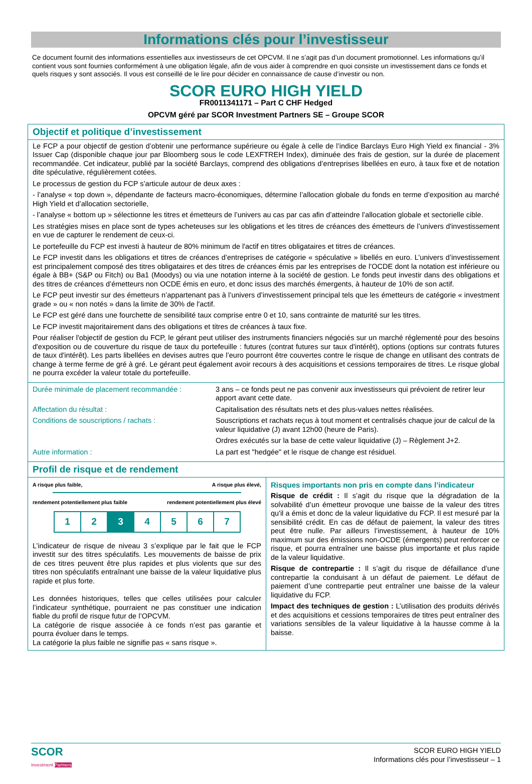Informations clés pour l’investisseur
Ce document fournit des informations essentielles aux investisseurs de cet OPCVM. Il ne s’agit pas d’un document promotionnel. Les informations qu’il contient vous sont fournies conformément à une obligation légale, afin de vous aider à comprendre en quoi consiste un investissement dans ce fonds et quels risques y sont associés. Il vous est conseillé de le lire pour décider en connaissance de cause d’investir ou non.
SCOR EURO HIGH YIELD
FR0011341171 – Part C CHF Hedged
OPCVM géré par SCOR Investment Partners SE – Groupe SCOR
Objectif et politique d’investissement
Le FCP a pour objectif de gestion d’obtenir une performance supérieure ou égale à celle de l’indice Barclays Euro High Yield ex financial - 3% Issuer Cap (disponible chaque jour par Bloomberg sous le code LEXFTREH Index), diminuée des frais de gestion, sur la durée de placement recommandée. Cet indicateur, publié par la société Barclays, comprend des obligations d’entreprises libellées en euro, à taux fixe et de notation dite spéculative, régulièrement cotées.
Le processus de gestion du FCP s’articule autour de deux axes :
- l’analyse « top down », dépendante de facteurs macro-économiques, détermine l’allocation globale du fonds en terme d’exposition au marché High Yield et d’allocation sectorielle,
- l’analyse « bottom up » sélectionne les titres et émetteurs de l’univers au cas par cas afin d’atteindre l’allocation globale et sectorielle cible.
Les stratégies mises en place sont de types acheteuses sur les obligations et les titres de créances des émetteurs de l’univers d'investissement en vue de capturer le rendement de ceux-ci.
Le portefeuille du FCP est investi à hauteur de 80% minimum de l'actif en titres obligataires et titres de créances.
Le FCP investit dans les obligations et titres de créances d’entreprises de catégorie « spéculative » libellés en euro. L’univers d’investissement est principalement composé des titres obligataires et des titres de créances émis par les entreprises de l’OCDE dont la notation est inférieure ou égale à BB+ (S&P ou Fitch) ou Ba1 (Moodys) ou via une notation interne à la société de gestion. Le fonds peut investir dans des obligations et des titres de créances d’émetteurs non OCDE émis en euro, et donc issus des marchés émergents, à hauteur de 10% de son actif.
Le FCP peut investir sur des émetteurs n’appartenant pas à l’univers d’investissement principal tels que les émetteurs de catégorie « investment grade » ou « non notés » dans la limite de 30% de l'actif.
Le FCP est géré dans une fourchette de sensibilité taux comprise entre 0 et 10, sans contrainte de maturité sur les titres.
Le FCP investit majoritairement dans des obligations et titres de créances à taux fixe.
Pour réaliser l'objectif de gestion du FCP, le gérant peut utiliser des instruments financiers négociés sur un marché réglementé pour des besoins d'exposition ou de couverture du risque de taux du portefeuille : futures (contrat futures sur taux d'intérêt), options (options sur contrats futures de taux d'intérêt). Les parts libellées en devises autres que l’euro pourront être couvertes contre le risque de change en utilisant des contrats de change à terme ferme de gré à gré. Le gérant peut également avoir recours à des acquisitions et cessions temporaires de titres. Le risque global ne pourra excéder la valeur totale du portefeuille.
| Durée minimale de placement recommandée : | 3 ans – ce fonds peut ne pas convenir aux investisseurs qui prévoient de retirer leur apport avant cette date. |
| Affectation du résultat : | Capitalisation des résultats nets et des plus-values nettes réalisées. |
| Conditions de souscriptions / rachats : | Souscriptions et rachats reçus à tout moment et centralisés chaque jour de calcul de la valeur liquidative (J) avant 12h00 (heure de Paris). |
| | Ordres exécutés sur la base de cette valeur liquidative (J) – Règlement J+2. |
| Autre information : | La part est "hedgée" et le risque de change est résiduel. |
Profil de risque et de rendement
A risque plus faible, A risque plus élevé,
rendement potentiellement plus faible rendement potentiellement plus élevé
| 1 | 2 | 3 | 4 | 5 | 6 | 7 |
L’indicateur de risque de niveau 3 s’explique par le fait que le FCP investit sur des titres spéculatifs. Les mouvements de baisse de prix de ces titres peuvent être plus rapides et plus violents que sur des titres non spéculatifs entraînant une baisse de la valeur liquidative plus rapide et plus forte.
Les données historiques, telles que celles utilisées pour calculer l’indicateur synthétique, pourraient ne pas constituer une indication fiable du profil de risque futur de l’OPCVM.
La catégorie de risque associée à ce fonds n’est pas garantie et pourra évoluer dans le temps.
La catégorie la plus faible ne signifie pas « sans risque ».
Risques importants non pris en compte dans l’indicateur
Risque de crédit : Il s’agit du risque que la dégradation de la solvabilité d’un émetteur provoque une baisse de la valeur des titres qu'il a émis et donc de la valeur liquidative du FCP. Il est mesuré par la sensibilité crédit. En cas de défaut de paiement, la valeur des titres peut être nulle. Par ailleurs l’investissement, à hauteur de 10% maximum sur des émissions non-OCDE (émergents) peut renforcer ce risque, et pourra entraîner une baisse plus importante et plus rapide de la valeur liquidative.
Risque de contrepartie : Il s’agit du risque de défaillance d’une contrepartie la conduisant à un défaut de paiement. Le défaut de paiement d’une contrepartie peut entraîner une baisse de la valeur liquidative du FCP.
Impact des techniques de gestion : L’utilisation des produits dérivés et des acquisitions et cessions temporaires de titres peut entraîner des variations sensibles de la valeur liquidative à la hausse comme à la baisse.
SCOR
Investment Partners
SCOR EURO HIGH YIELD
Informations clés pour l’investisseur – 1